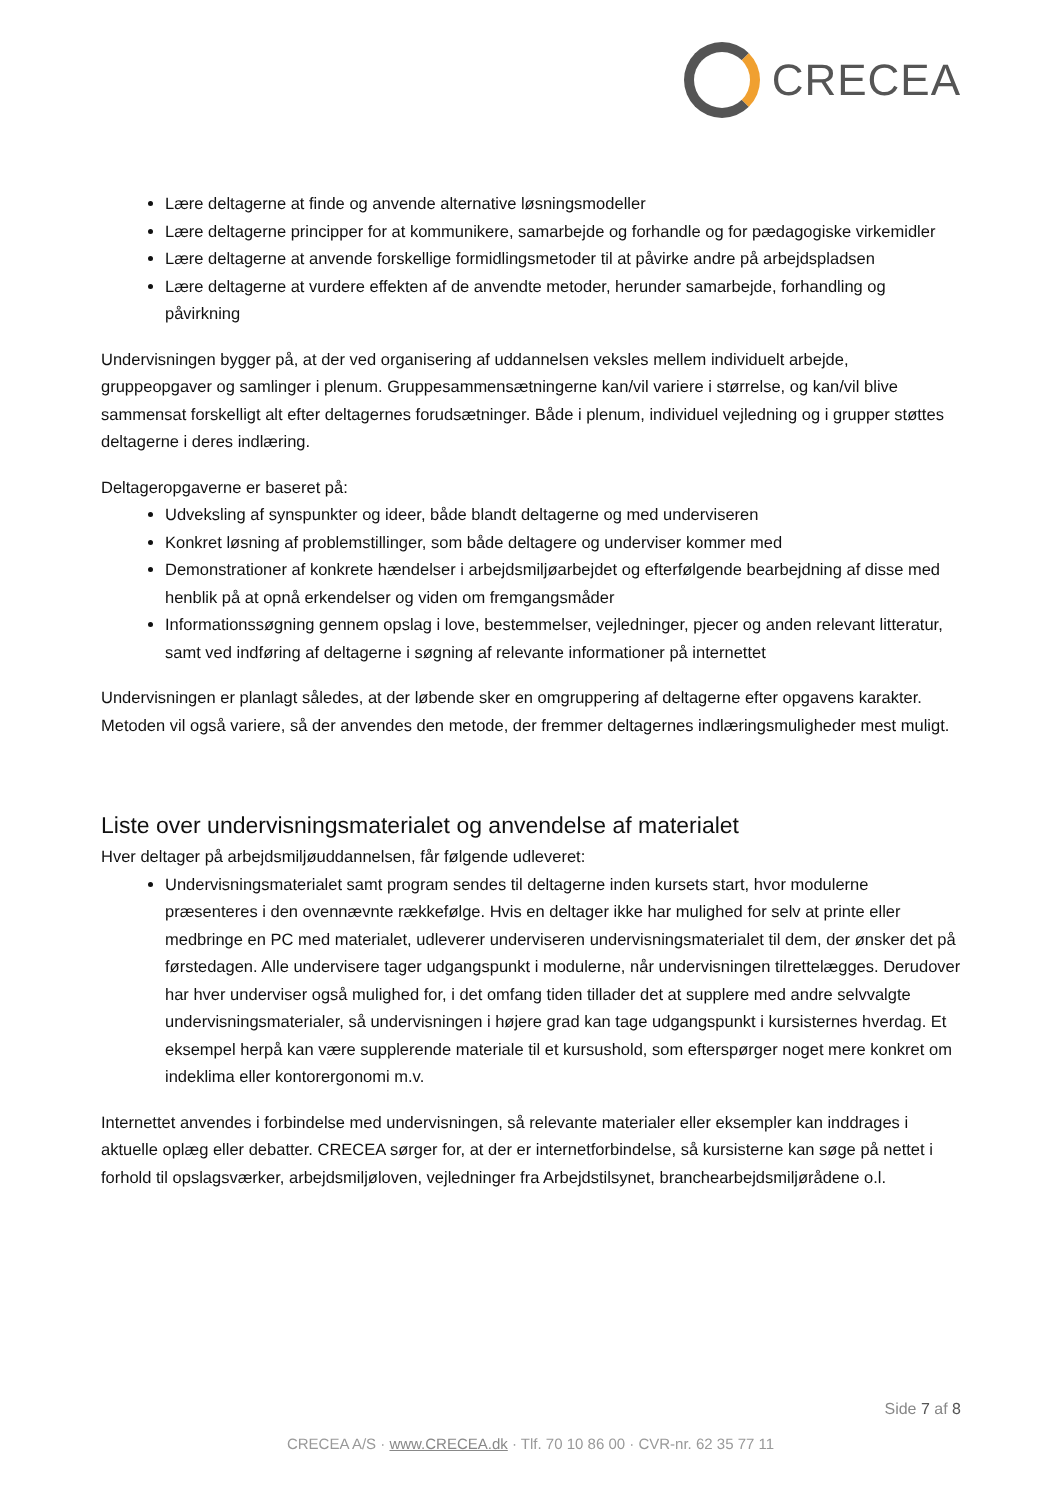CRECEA
Lære deltagerne at finde og anvende alternative løsningsmodeller
Lære deltagerne principper for at kommunikere, samarbejde og forhandle og for pædagogiske virkemidler
Lære deltagerne at anvende forskellige formidlingsmetoder til at påvirke andre på arbejdspladsen
Lære deltagerne at vurdere effekten af de anvendte metoder, herunder samarbejde, forhandling og påvirkning
Undervisningen bygger på, at der ved organisering af uddannelsen veksles mellem individuelt arbejde, gruppeopgaver og samlinger i plenum. Gruppesammensætningerne kan/vil variere i størrelse, og kan/vil blive sammensat forskelligt alt efter deltagernes forudsætninger. Både i plenum, individuel vejledning og i grupper støttes deltagerne i deres indlæring.
Deltageropgaverne er baseret på:
Udveksling af synspunkter og ideer, både blandt deltagerne og med underviseren
Konkret løsning af problemstillinger, som både deltagere og underviser kommer med
Demonstrationer af konkrete hændelser i arbejdsmiljøarbejdet og efterfølgende bearbejdning af disse med henblik på at opnå erkendelser og viden om fremgangsmåder
Informationssøgning gennem opslag i love, bestemmelser, vejledninger, pjecer og anden relevant litteratur, samt ved indføring af deltagerne i søgning af relevante informationer på internettet
Undervisningen er planlagt således, at der løbende sker en omgruppering af deltagerne efter opgavens karakter. Metoden vil også variere, så der anvendes den metode, der fremmer deltagernes indlæringsmuligheder mest muligt.
Liste over undervisningsmaterialet og anvendelse af materialet
Hver deltager på arbejdsmiljøuddannelsen, får følgende udleveret:
Undervisningsmaterialet samt program sendes til deltagerne inden kursets start, hvor modulerne præsenteres i den ovennævnte rækkefølge. Hvis en deltager ikke har mulighed for selv at printe eller medbringe en PC med materialet, udleverer underviseren undervisningsmaterialet til dem, der ønsker det på førstedagen. Alle undervisere tager udgangspunkt i modulerne, når undervisningen tilrettelægges. Derudover har hver underviser også mulighed for, i det omfang tiden tillader det at supplere med andre selvvalgte undervisningsmaterialer, så undervisningen i højere grad kan tage udgangspunkt i kursisternes hverdag. Et eksempel herpå kan være supplerende materiale til et kursushold, som efterspørger noget mere konkret om indeklima eller kontorergonomi m.v.
Internettet anvendes i forbindelse med undervisningen, så relevante materialer eller eksempler kan inddrages i aktuelle oplæg eller debatter. CRECEA sørger for, at der er internetforbindelse, så kursisterne kan søge på nettet i forhold til opslagsværker, arbejdsmiljøloven, vejledninger fra Arbejdstilsynet, branchearbejdsmiljørådene o.l.
Side 7 af 8
CRECEA A/S · www.CRECEA.dk · Tlf. 70 10 86 00 · CVR-nr. 62 35 77 11